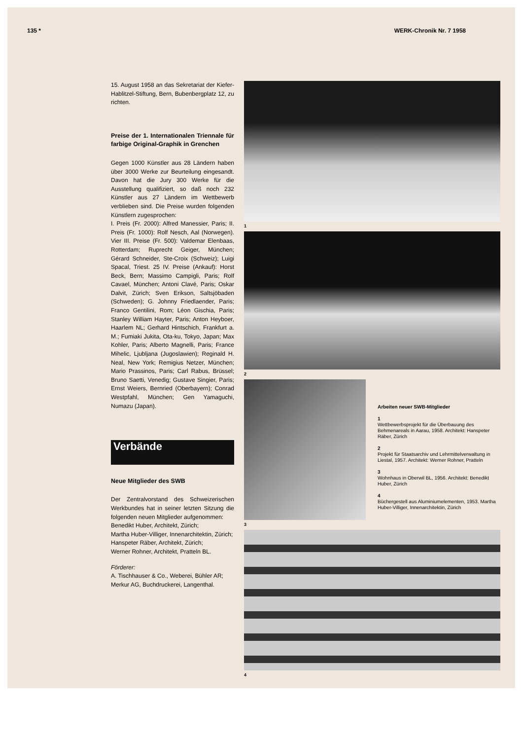135 * WERK-Chronik Nr. 7 1958
15. August 1958 an das Sekretariat der Kiefer-Hablitzel-Stiftung, Bern, Bubenbergplatz 12, zu richten.
Preise der 1. Internationalen Triennale für farbige Original-Graphik in Grenchen
Gegen 1000 Künstler aus 28 Ländern haben über 3000 Werke zur Beurteilung eingesandt. Davon hat die Jury 300 Werke für die Ausstellung qualifiziert, so daß noch 232 Künstler aus 27 Ländern im Wettbewerb verblieben sind. Die Preise wurden folgenden Künstlern zugesprochen:
I. Preis (Fr. 2000): Alfred Manessier, Paris; II. Preis (Fr. 1000): Rolf Nesch, Aal (Norwegen). Vier III. Preise (Fr. 500): Valdemar Elenbaas, Rotterdam; Ruprecht Geiger, München; Gérard Schneider, Ste-Croix (Schweiz); Luigi Spacal, Triest. 25 IV. Preise (Ankauf): Horst Beck, Bern; Massimo Campigli, Paris; Rolf Cavael, München; Antoni Clavé, Paris; Oskar Dalvit, Zürich; Sven Erikson, Saltsjöbaden (Schweden); G. Johnny Friedlaender, Paris; Franco Gentilini, Rom; Léon Gischia, Paris; Stanley William Hayter, Paris; Anton Heyboer, Haarlem NL; Gerhard Hintschich, Frankfurt a. M.; Fumiaki Jukita, Ota-ku, Tokyo, Japan; Max Kohler, Paris; Alberto Magnelli, Paris; France Mihelic, Ljubljana (Jugoslawien); Reginald H. Neal, New York; Remigius Netzer, München; Mario Prassinos, Paris; Carl Rabus, Brüssel; Bruno Saetti, Venedig; Gustave Singier, Paris; Ernst Weiers, Bernried (Oberbayern); Conrad Westpfahl, München; Gen Yamaguchi, Numazu (Japan).
Verbände
Neue Mitglieder des SWB
Der Zentralvorstand des Schweizerischen Werkbundes hat in seiner letzten Sitzung die folgenden neuen Mitglieder aufgenommen:
Benedikt Huber, Architekt, Zürich;
Martha Huber-Villiger, Innenarchitektin, Zürich;
Hanspeter Räber, Architekt, Zürich;
Werner Rohner, Architekt, Pratteln BL.
Förderer:
A. Tischhauser & Co., Weberei, Bühler AR;
Merkur AG, Buchdruckerei, Langenthal.
1
2
3
Arbeiten neuer SWB-Mitglieder
1
Wettbewerbsprojekt für die Überbauung des Behmenareals in Aarau, 1958. Architekt: Hanspeter Räber, Zürich
2
Projekt für Staatsarchiv und Lehrmittelverwaltung in Liestal, 1957. Architekt: Werner Rohner, Pratteln
3
Wohnhaus in Oberwil BL, 1956. Architekt: Benedikt Huber, Zürich
4
Büchergestell aus Aluminiumelementen, 1953. Martha Huber-Villiger, Innenarchitektin, Zürich
4